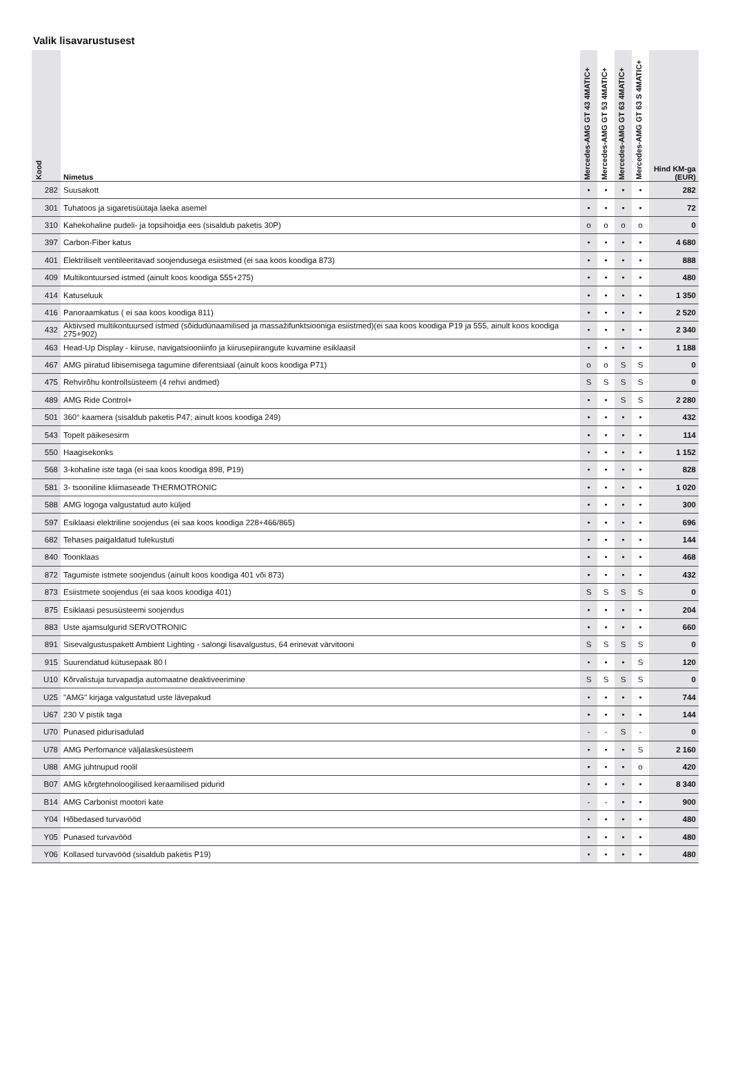Valik lisavarustusest
| Kood | Nimetus | Mercedes-AMG GT 43 4MATIC+ | Mercedes-AMG GT 53 4MATIC+ | Mercedes-AMG GT 63 4MATIC+ | Mercedes-AMG GT 63 S 4MATIC+ | Hind KM-ga (EUR) |
| --- | --- | --- | --- | --- | --- | --- |
| 282 | Suusakott | • | • | • | • | 282 |
| 301 | Tuhatoos ja sigaretisüütaja laeka asemel | • | • | • | • | 72 |
| 310 | Kahekohaline pudeli- ja topsihoidja ees (sisaldub paketis 30P) | o | o | o | o | 0 |
| 397 | Carbon-Fiber katus | • | • | • | • | 4 680 |
| 401 | Elektriliselt ventileeritavad soojendusega esiistmed (ei saa koos koodiga 873) | • | • | • | • | 888 |
| 409 | Multikontuursed istmed (ainult koos koodiga 555+275) | • | • | • | • | 480 |
| 414 | Katuseluuk | • | • | • | • | 1 350 |
| 416 | Panoraamkatus ( ei saa koos koodiga 811) | • | • | • | • | 2 520 |
| 432 | Aktiivsed multikontuursed istmed (sõidudünaamilised ja massažifunktsiooniga esiistmed)(ei saa koos koodiga P19 ja 555, ainult koos koodiga 275+902) | • | • | • | • | 2 340 |
| 463 | Head-Up Display - kiiruse, navigatsiooniinfo ja kiirusepiirangute kuvamine esiklaasil | • | • | • | • | 1 188 |
| 467 | AMG piiratud libisemisega tagumine diferentsiaal (ainult koos koodiga P71) | o | o | S | S | 0 |
| 475 | Rehvirõhu kontrollsüsteem (4 rehvi andmed) | S | S | S | S | 0 |
| 489 | AMG Ride Control+ | • | • | S | S | 2 280 |
| 501 | 360° kaamera (sisaldub paketis P47; ainult koos koodiga 249) | • | • | • | • | 432 |
| 543 | Topelt päikesesirm | • | • | • | • | 114 |
| 550 | Haagisekonks | • | • | • | • | 1 152 |
| 568 | 3-kohaline iste taga (ei saa koos koodiga 898, P19) | • | • | • | • | 828 |
| 581 | 3- tsooniline kliimaseade THERMOTRONIC | • | • | • | • | 1 020 |
| 588 | AMG logoga valgustatud auto küljed | • | • | • | • | 300 |
| 597 | Esiklaasi elektriline soojendus (ei saa koos koodiga 228+466/865) | • | • | • | • | 696 |
| 682 | Tehases paigaldatud tulekustuti | • | • | • | • | 144 |
| 840 | Toonklaas | • | • | • | • | 468 |
| 872 | Tagumiste istmete soojendus (ainult koos koodiga 401 või 873) | • | • | • | • | 432 |
| 873 | Esiistmete soojendus (ei saa koos koodiga 401) | S | S | S | S | 0 |
| 875 | Esiklaasi pesusüsteemi soojendus | • | • | • | • | 204 |
| 883 | Uste ajamsulgurid SERVOTRONIC | • | • | • | • | 660 |
| 891 | Sisevalgustuspakett Ambient Lighting - salongi lisavalgustus, 64 erinevat värvitooni | S | S | S | S | 0 |
| 915 | Suurendatud kütusepaak 80 l | • | • | • | S | 120 |
| U10 | Kõrvalistuja turvapadja automaatne deaktiveerimine | S | S | S | S | 0 |
| U25 | "AMG" kirjaga valgustatud uste lävepakud | • | • | • | • | 744 |
| U67 | 230 V pistik taga | • | • | • | • | 144 |
| U70 | Punased pidurisadulad | - | - | S | - | 0 |
| U78 | AMG Perfomance väljalaskesüsteem | • | • | • | S | 2 160 |
| U88 | AMG juhtnupud roolil | • | • | • | o | 420 |
| B07 | AMG kõrgtehnoloogilised keraamilised pidurid | • | • | • | • | 8 340 |
| B14 | AMG Carbonist mootori kate | - | - | • | • | 900 |
| Y04 | Hõbedased turvavööd | • | • | • | • | 480 |
| Y05 | Punased turvavööd | • | • | • | • | 480 |
| Y06 | Kollased turvavööd (sisaldub paketis P19) | • | • | • | • | 480 |